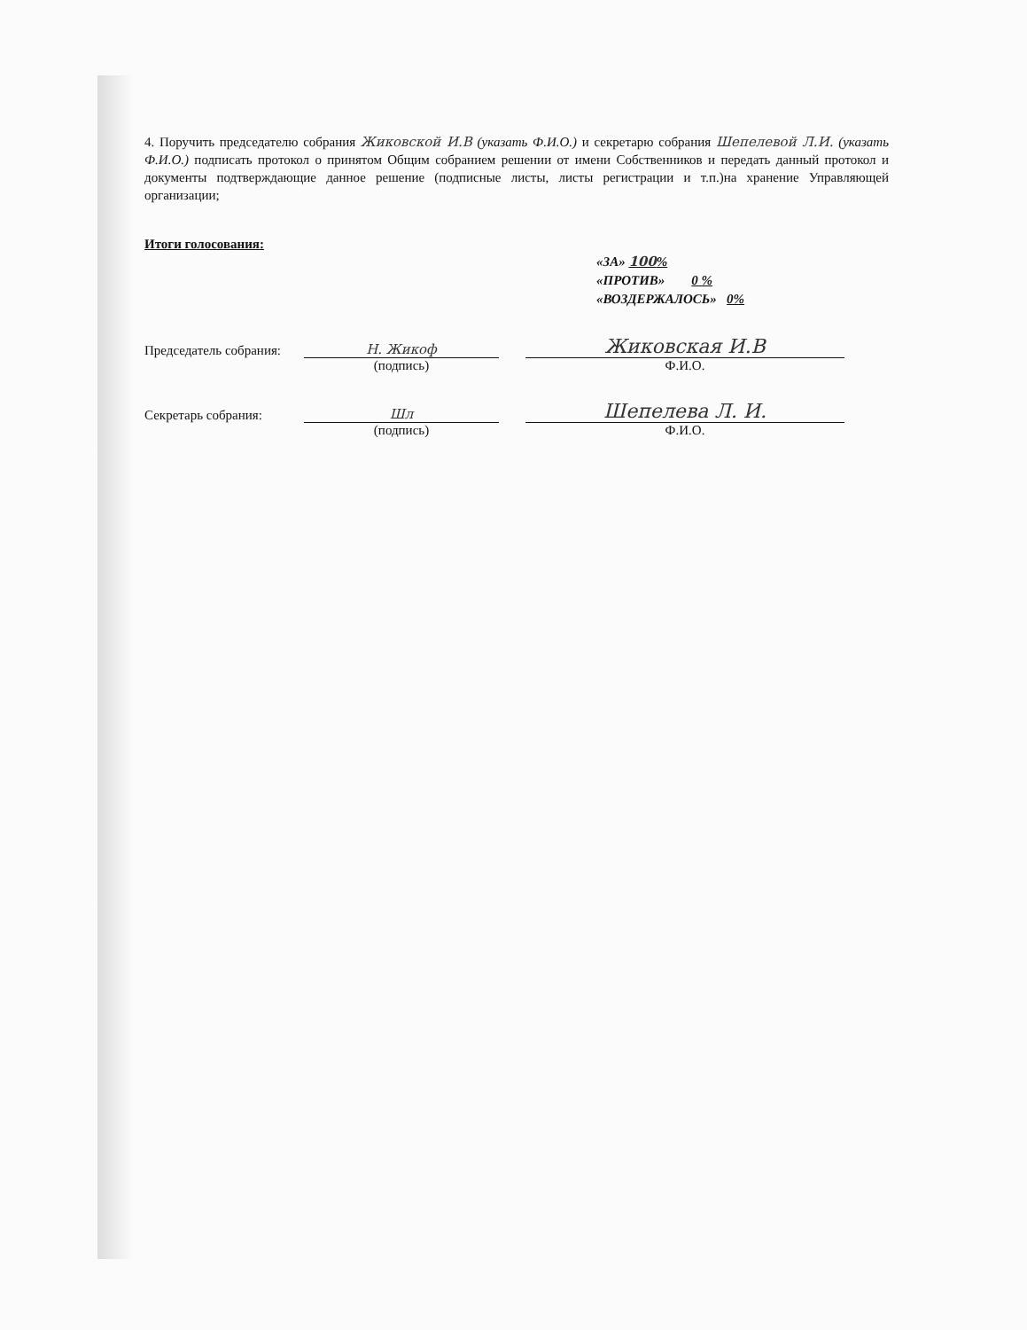4. Поручить председателю собрания Жиковской И.В (указать Ф.И.О.) и секретарю собрания Шепелевой Л.И. (указать Ф.И.О.) подписать протокол о принятом Общим собранием решении от имени Собственников и передать данный протокол и документы подтверждающие данное решение (подписные листы, листы регистрации и т.п.)на хранение Управляющей организации;
Итоги голосования:
«ЗА» 100%
«ПРОТИВ» 0 %
«ВОЗДЕРЖАЛОСЬ» 0%
Председатель собрания: Н. Жикоф Жиковская И.В
(подпись) Ф.И.О.
Секретарь собрания: Шл Шепелева Л. И.
(подпись) Ф.И.О.